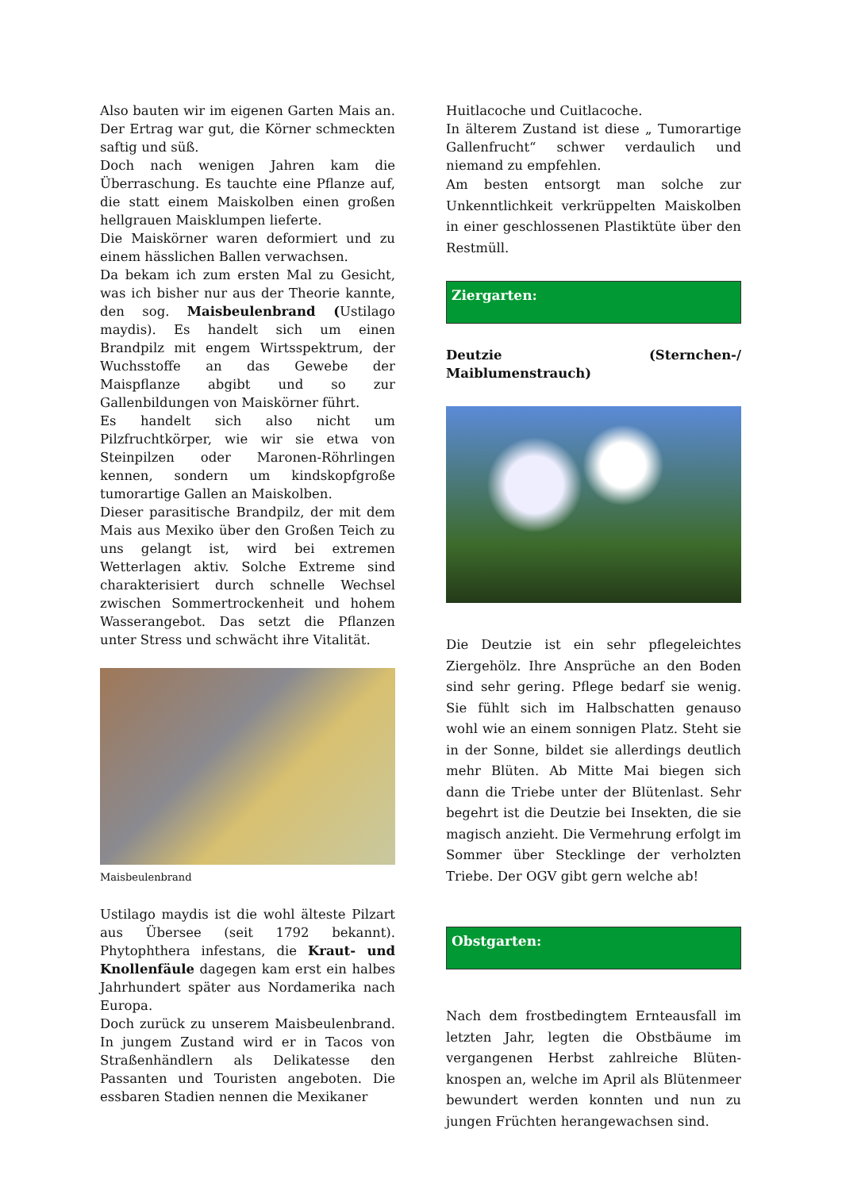Also bauten wir im eigenen Garten Mais an. Der Ertrag war gut, die Körner schmeckten saftig und süß.
Doch nach wenigen Jahren kam die Überraschung. Es tauchte eine Pflanze auf, die statt einem Maiskolben einen großen hellgrauen Maisklumpen lieferte.
Die Maiskörner waren deformiert und zu einem hässlichen Ballen verwachsen.
Da bekam ich zum ersten Mal zu Gesicht, was ich bisher nur aus der Theorie kannte, den sog. Maisbeulenbrand (Ustilago maydis). Es handelt sich um einen Brandpilz mit engem Wirtsspektrum, der Wuchsstoffe an das Gewebe der Maispflanze abgibt und so zur Gallenbildungen von Maiskörner führt.
Es handelt sich also nicht um Pilzfruchtkörper, wie wir sie etwa von Steinpilzen oder Maronen-Röhrlingen kennen, sondern um kindskopfgroße tumorartige Gallen an Maiskolben.
Dieser parasitische Brandpilz, der mit dem Mais aus Mexiko über den Großen Teich zu uns gelangt ist, wird bei extremen Wetterlagen aktiv. Solche Extreme sind charakterisiert durch schnelle Wechsel zwischen Sommertrockenheit und hohem Wasserangebot. Das setzt die Pflanzen unter Stress und schwächt ihre Vitalität.
Maisbeulenbrand
Ustilago maydis ist die wohl älteste Pilzart aus Übersee (seit 1792 bekannt). Phytophthera infestans, die Kraut- und Knollenfäule dagegen kam erst ein halbes Jahrhundert später aus Nordamerika nach Europa.
Doch zurück zu unserem Maisbeulenbrand. In jungem Zustand wird er in Tacos von Straßenhändlern als Delikatesse den Passanten und Touristen angeboten. Die essbaren Stadien nennen die Mexikaner
Huitlacoche und Cuitlacoche.
In älterem Zustand ist diese „ Tumorartige Gallenfrucht“ schwer verdaulich und niemand zu empfehlen.
Am besten entsorgt man solche zur Unkenntlichkeit verkrüppelten Maiskolben in einer geschlossenen Plastiktüte über den Restmüll.
Ziergarten:
Deutzie (Sternchen-/ Maiblumenstrauch)
Die Deutzie ist ein sehr pflegeleichtes Ziergehölz. Ihre Ansprüche an den Boden sind sehr gering. Pflege bedarf sie wenig. Sie fühlt sich im Halbschatten genauso wohl wie an einem sonnigen Platz. Steht sie in der Sonne, bildet sie allerdings deutlich mehr Blüten. Ab Mitte Mai biegen sich dann die Triebe unter der Blütenlast. Sehr begehrt ist die Deutzie bei Insekten, die sie magisch anzieht. Die Vermehrung erfolgt im Sommer über Stecklinge der verholzten Triebe. Der OGV gibt gern welche ab!
Obstgarten:
Nach dem frostbedingtem Ernteausfall im letzten Jahr, legten die Obstbäume im vergangenen Herbst zahlreiche Blüten-knospen an, welche im April als Blütenmeer bewundert werden konnten und nun zu jungen Früchten herangewachsen sind.